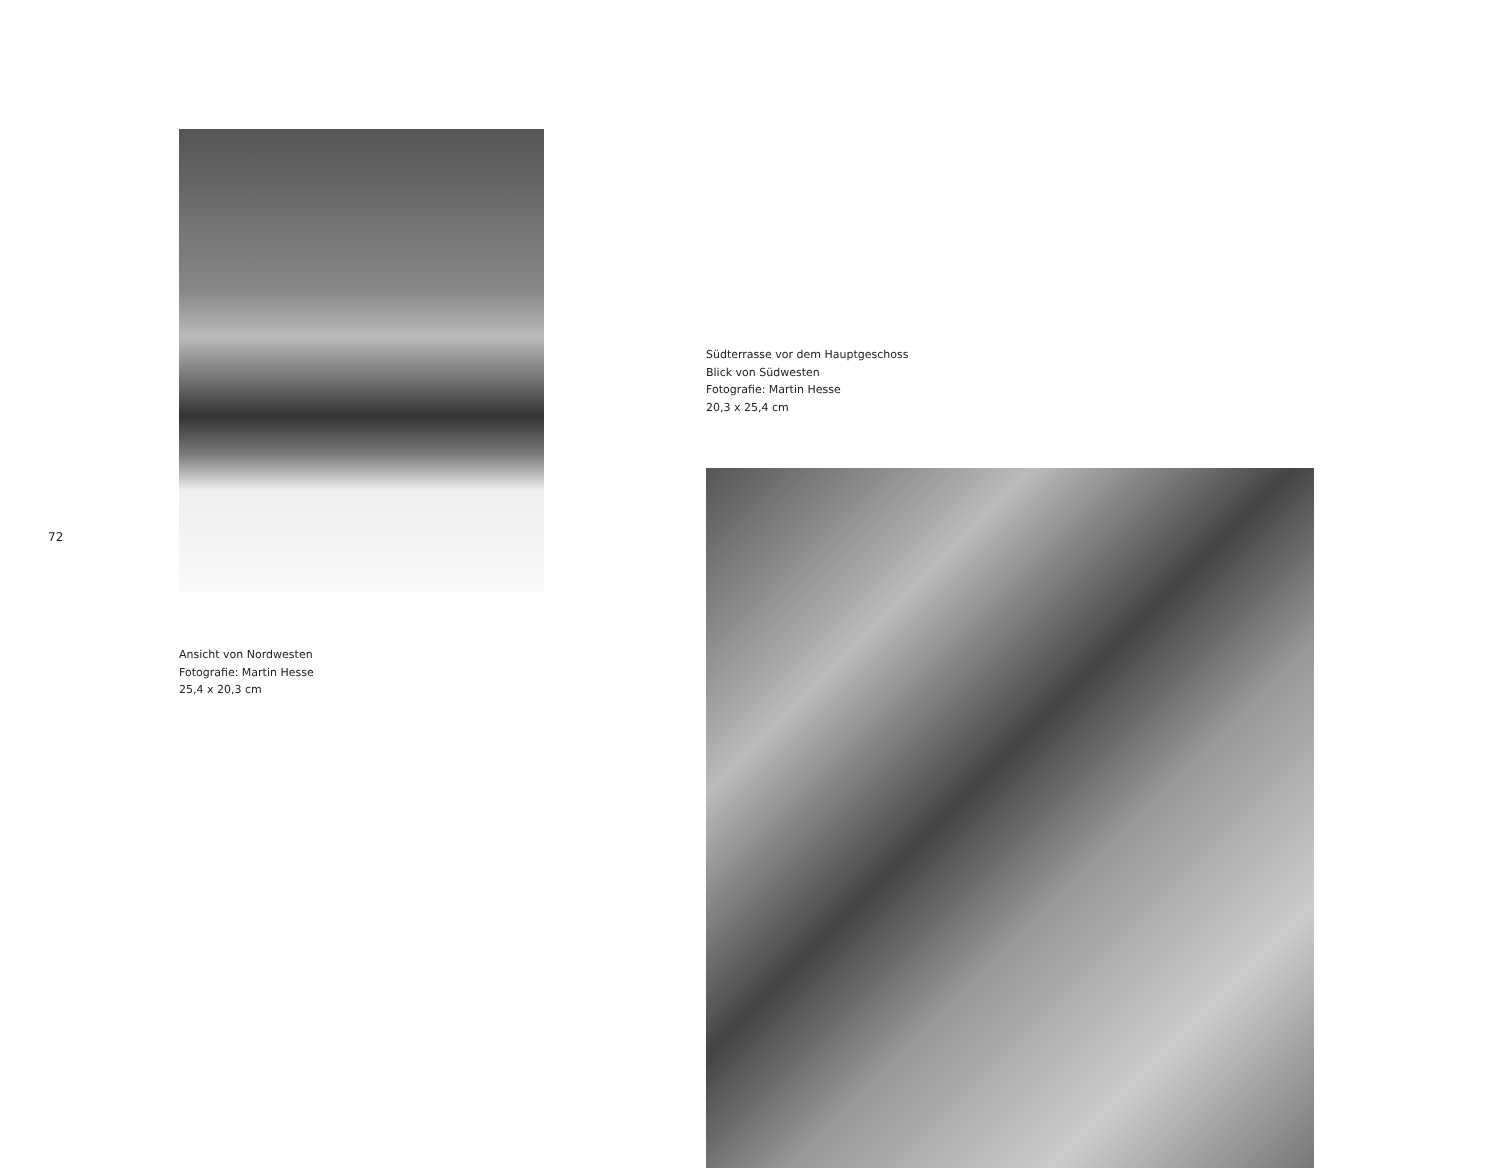72
Ansicht von Nordwesten
Fotografie: Martin Hesse
25,4 x 20,3 cm
Südterrasse vor dem Hauptgeschoss
Blick von Südwesten
Fotografie: Martin Hesse
20,3 x 25,4 cm